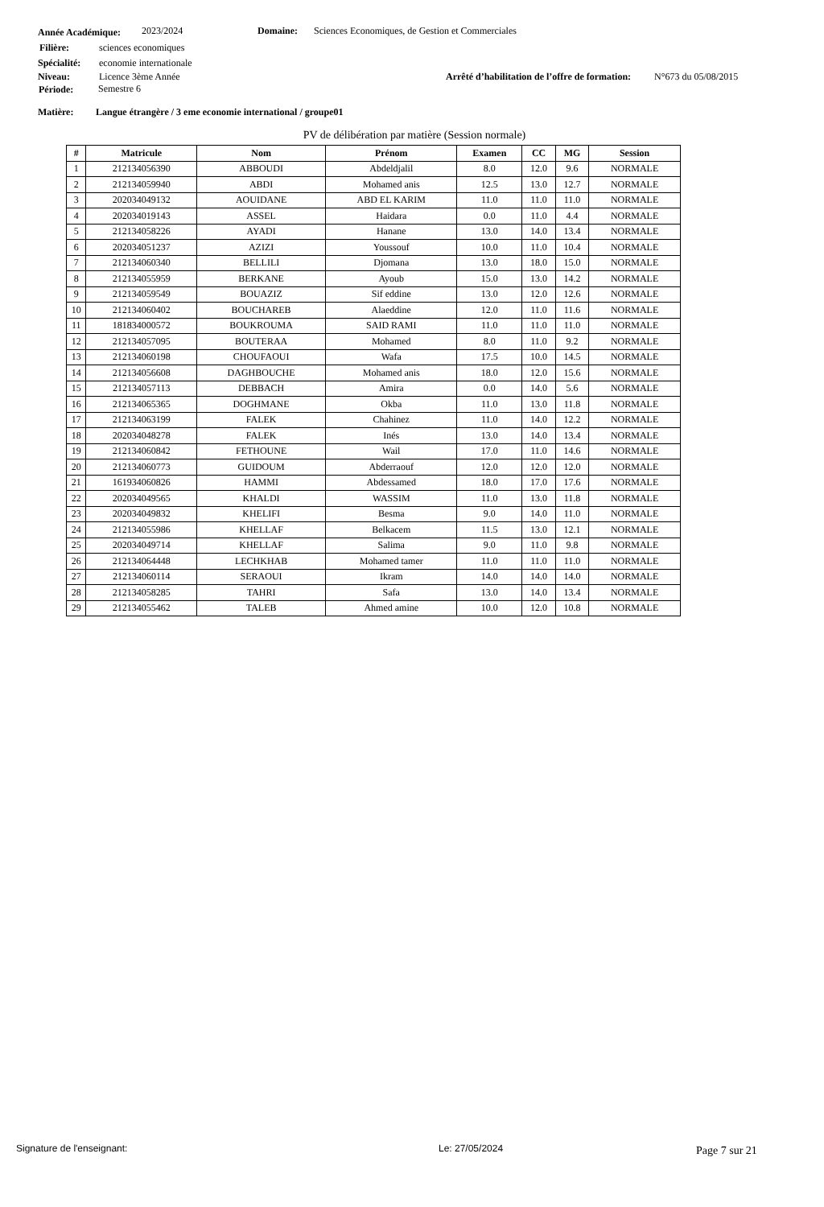Année Académique: 2023/2024 Domaine: Sciences Economiques, de Gestion et Commerciales
Filière: sciences economiques
Spécialité: economie internationale
Niveau: Licence 3ème Année Arrêté d’habilitation de l’offre de formation: N°673 du 05/08/2015
Période: Semestre 6
Matière: Langue étrangère / 3 eme economie international / groupe01
PV de délibération par matière (Session normale)
| # | Matricule | Nom | Prénom | Examen | CC | MG | Session |
| --- | --- | --- | --- | --- | --- | --- | --- |
| 1 | 212134056390 | ABBOUDI | Abdeldjalil | 8.0 | 12.0 | 9.6 | NORMALE |
| 2 | 212134059940 | ABDI | Mohamed anis | 12.5 | 13.0 | 12.7 | NORMALE |
| 3 | 202034049132 | AOUIDANE | ABD EL KARIM | 11.0 | 11.0 | 11.0 | NORMALE |
| 4 | 202034019143 | ASSEL | Haidara | 0.0 | 11.0 | 4.4 | NORMALE |
| 5 | 212134058226 | AYADI | Hanane | 13.0 | 14.0 | 13.4 | NORMALE |
| 6 | 202034051237 | AZIZI | Youssouf | 10.0 | 11.0 | 10.4 | NORMALE |
| 7 | 212134060340 | BELLILI | Djomana | 13.0 | 18.0 | 15.0 | NORMALE |
| 8 | 212134055959 | BERKANE | Ayoub | 15.0 | 13.0 | 14.2 | NORMALE |
| 9 | 212134059549 | BOUAZIZ | Sif eddine | 13.0 | 12.0 | 12.6 | NORMALE |
| 10 | 212134060402 | BOUCHAREB | Alaeddine | 12.0 | 11.0 | 11.6 | NORMALE |
| 11 | 181834000572 | BOUKROUMA | SAID RAMI | 11.0 | 11.0 | 11.0 | NORMALE |
| 12 | 212134057095 | BOUTERAA | Mohamed | 8.0 | 11.0 | 9.2 | NORMALE |
| 13 | 212134060198 | CHOUFAOUI | Wafa | 17.5 | 10.0 | 14.5 | NORMALE |
| 14 | 212134056608 | DAGHBOUCHE | Mohamed anis | 18.0 | 12.0 | 15.6 | NORMALE |
| 15 | 212134057113 | DEBBACH | Amira | 0.0 | 14.0 | 5.6 | NORMALE |
| 16 | 212134065365 | DOGHMANE | Okba | 11.0 | 13.0 | 11.8 | NORMALE |
| 17 | 212134063199 | FALEK | Chahinez | 11.0 | 14.0 | 12.2 | NORMALE |
| 18 | 202034048278 | FALEK | Inés | 13.0 | 14.0 | 13.4 | NORMALE |
| 19 | 212134060842 | FETHOUNE | Wail | 17.0 | 11.0 | 14.6 | NORMALE |
| 20 | 212134060773 | GUIDOUM | Abderraouf | 12.0 | 12.0 | 12.0 | NORMALE |
| 21 | 161934060826 | HAMMI | Abdessamed | 18.0 | 17.0 | 17.6 | NORMALE |
| 22 | 202034049565 | KHALDI | WASSIM | 11.0 | 13.0 | 11.8 | NORMALE |
| 23 | 202034049832 | KHELIFI | Besma | 9.0 | 14.0 | 11.0 | NORMALE |
| 24 | 212134055986 | KHELLAF | Belkacem | 11.5 | 13.0 | 12.1 | NORMALE |
| 25 | 202034049714 | KHELLAF | Salima | 9.0 | 11.0 | 9.8 | NORMALE |
| 26 | 212134064448 | LECHKHAB | Mohamed tamer | 11.0 | 11.0 | 11.0 | NORMALE |
| 27 | 212134060114 | SERAOUI | Ikram | 14.0 | 14.0 | 14.0 | NORMALE |
| 28 | 212134058285 | TAHRI | Safa | 13.0 | 14.0 | 13.4 | NORMALE |
| 29 | 212134055462 | TALEB | Ahmed amine | 10.0 | 12.0 | 10.8 | NORMALE |
Signature de l'enseignant: Le: 27/05/2024 Page 7 sur 21